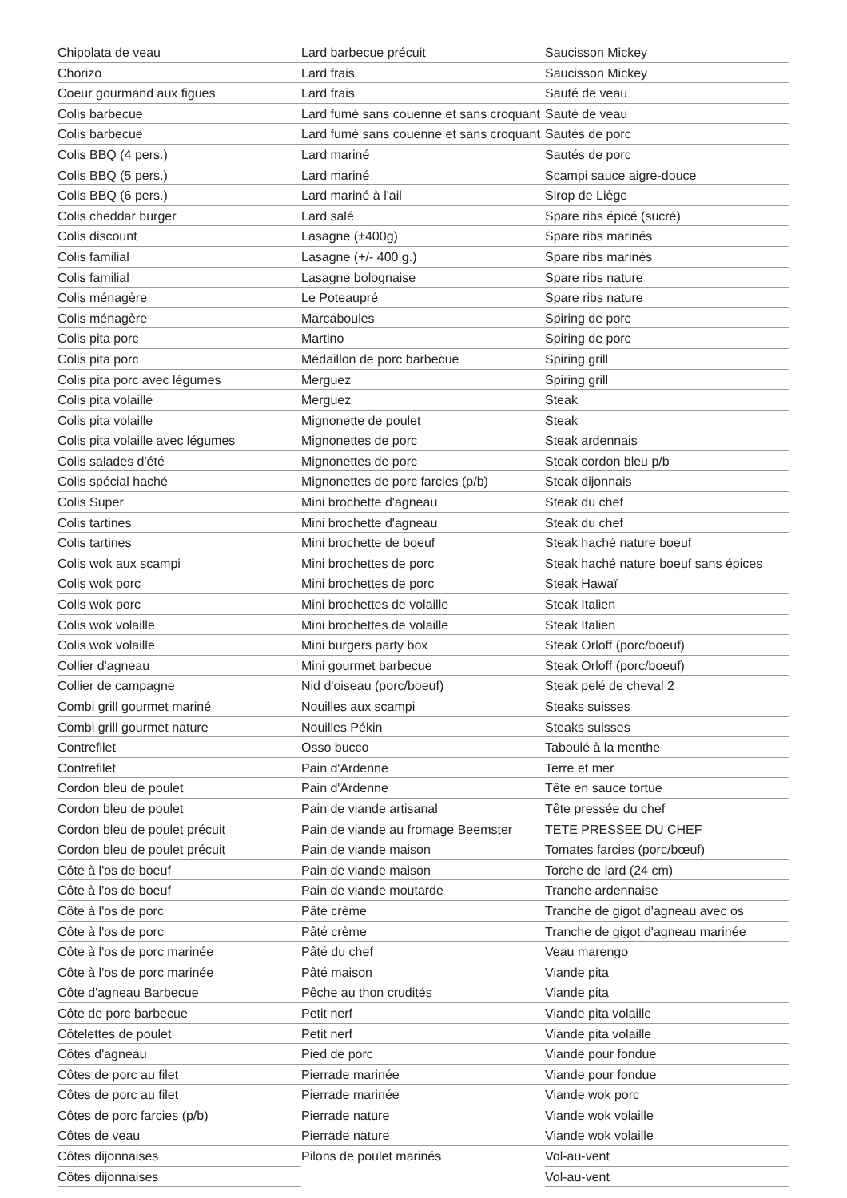Chipolata de veau
Chorizo
Coeur gourmand aux figues
Colis barbecue
Colis barbecue
Colis BBQ (4 pers.)
Colis BBQ (5 pers.)
Colis BBQ (6 pers.)
Colis cheddar burger
Colis discount
Colis familial
Colis familial
Colis ménagère
Colis ménagère
Colis pita porc
Colis pita porc
Colis pita porc avec légumes
Colis pita volaille
Colis pita volaille
Colis pita volaille avec légumes
Colis salades d'été
Colis spécial haché
Colis Super
Colis tartines
Colis tartines
Colis wok aux scampi
Colis wok porc
Colis wok porc
Colis wok volaille
Colis wok volaille
Collier d'agneau
Collier de campagne
Combi grill gourmet mariné
Combi grill gourmet nature
Contrefilet
Contrefilet
Cordon bleu de poulet
Cordon bleu de poulet
Cordon bleu de poulet précuit
Cordon bleu de poulet précuit
Côte à l'os de boeuf
Côte à l'os de boeuf
Côte à l'os de porc
Côte à l'os de porc
Côte à l'os de porc marinée
Côte à l'os de porc marinée
Côte d'agneau Barbecue
Côte de porc barbecue
Côtelettes de poulet
Côtes d'agneau
Côtes de porc au filet
Côtes de porc au filet
Côtes de porc farcies (p/b)
Côtes de veau
Côtes dijonnaises
Côtes dijonnaises
Lard barbecue précuit
Lard frais
Lard frais
Lard fumé sans couenne et sans croquant
Lard fumé sans couenne et sans croquant
Lard mariné
Lard mariné
Lard mariné à l'ail
Lard salé
Lasagne (±400g)
Lasagne (+/- 400 g.)
Lasagne bolognaise
Le Poteaupré
Marcaboules
Martino
Médaillon de porc barbecue
Merguez
Merguez
Mignonette de poulet
Mignonettes de porc
Mignonettes de porc
Mignonettes de porc farcies (p/b)
Mini brochette d'agneau
Mini brochette d'agneau
Mini brochette de boeuf
Mini brochettes de porc
Mini brochettes de porc
Mini brochettes de volaille
Mini brochettes de volaille
Mini burgers party box
Mini gourmet barbecue
Nid d'oiseau (porc/boeuf)
Nouilles aux scampi
Nouilles Pékin
Osso bucco
Pain d'Ardenne
Pain d'Ardenne
Pain de viande artisanal
Pain de viande au fromage Beemster
Pain de viande maison
Pain de viande maison
Pain de viande moutarde
Pâté crème
Pâté crème
Pâté du chef
Pâté maison
Pêche au thon crudités
Petit nerf
Petit nerf
Pied de porc
Pierrade marinée
Pierrade marinée
Pierrade nature
Pierrade nature
Pilons de poulet marinés
Saucisson Mickey
Saucisson Mickey
Sauté de veau
Sauté de veau
Sautés de porc
Sautés de porc
Scampi sauce aigre-douce
Sirop de Liège
Spare ribs épicé (sucré)
Spare ribs marinés
Spare ribs marinés
Spare ribs nature
Spare ribs nature
Spiring de porc
Spiring de porc
Spiring grill
Spiring grill
Steak
Steak
Steak ardennais
Steak cordon bleu p/b
Steak dijonnais
Steak du chef
Steak du chef
Steak haché nature boeuf
Steak haché nature boeuf sans épices
Steak Hawaï
Steak Italien
Steak Italien
Steak Orloff (porc/boeuf)
Steak Orloff (porc/boeuf)
Steak pelé de cheval 2
Steaks suisses
Steaks suisses
Taboulé à la menthe
Terre et mer
Tête en sauce tortue
Tête pressée du chef
TETE PRESSEE DU CHEF
Tomates farcies (porc/bœuf)
Torche de lard (24 cm)
Tranche ardennaise
Tranche de gigot d'agneau avec os
Tranche de gigot d'agneau marinée
Veau marengo
Viande pita
Viande pita
Viande pita volaille
Viande pita volaille
Viande pour fondue
Viande pour fondue
Viande wok porc
Viande wok volaille
Viande wok volaille
Vol-au-vent
Vol-au-vent